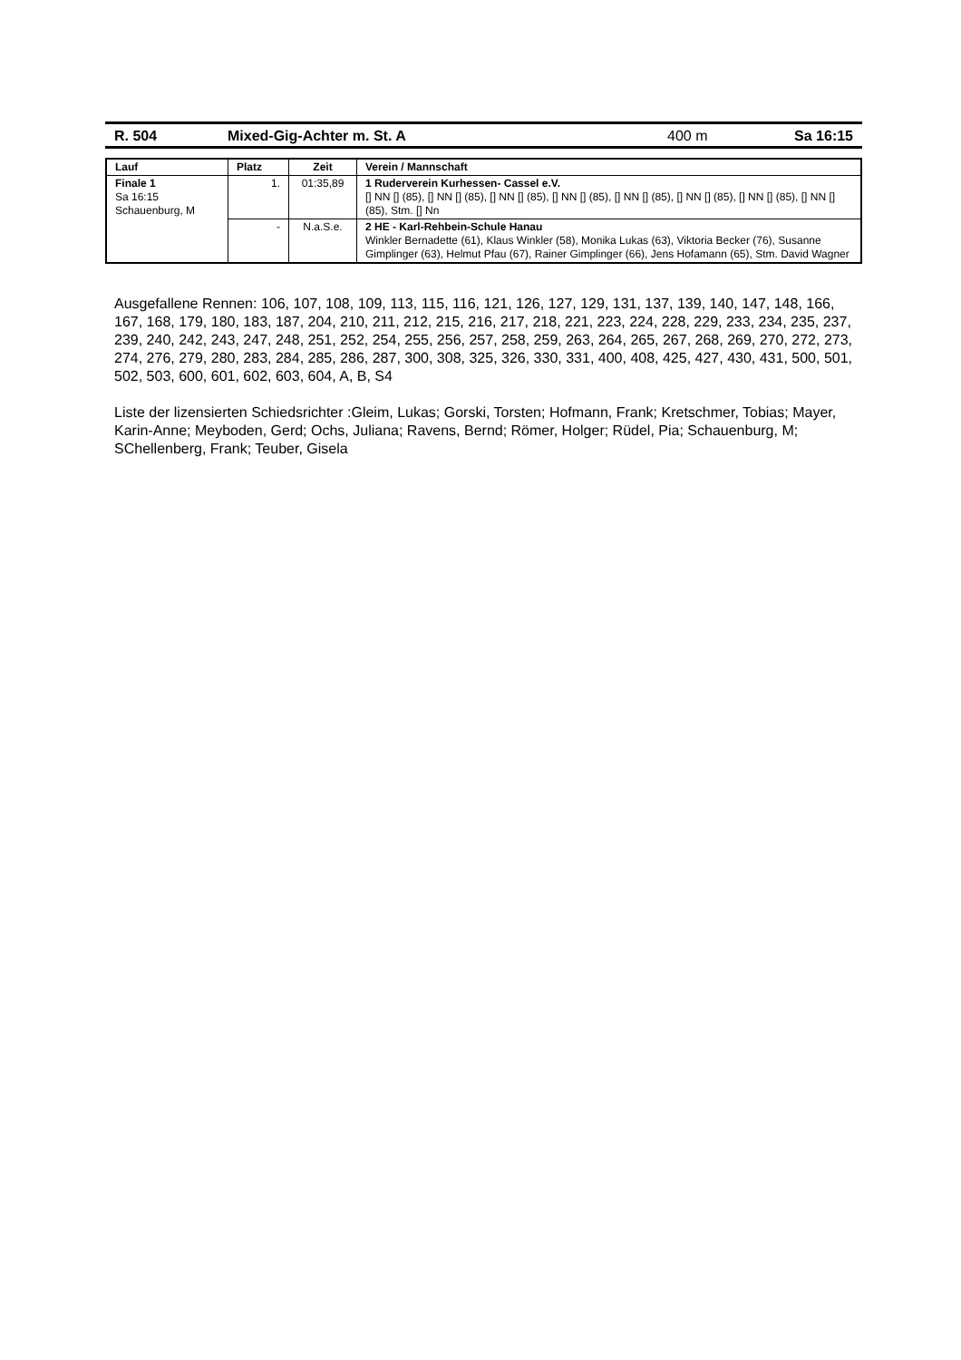R. 504 Mixed-Gig-Achter m. St. A 400 m Sa 16:15
| Lauf | Platz | Zeit | Verein / Mannschaft |
| --- | --- | --- | --- |
| Finale 1 Sa 16:15 Schauenburg, M | 1. | 01:35,89 | 1 Ruderverein Kurhessen- Cassel e.V. [] NN [] (85), [] NN [] (85), [] NN [] (85), [] NN [] (85), [] NN [] (85), [] NN [] (85), [] NN [] (85), [] NN [] (85), Stm. [] Nn |
| | - | N.a.S.e. | 2 HE - Karl-Rehbein-Schule Hanau Winkler Bernadette (61), Klaus Winkler (58), Monika Lukas (63), Viktoria Becker (76), Susanne Gimplinger (63), Helmut Pfau (67), Rainer Gimplinger (66), Jens Hofamann (65), Stm. David Wagner |
Ausgefallene Rennen: 106, 107, 108, 109, 113, 115, 116, 121, 126, 127, 129, 131, 137, 139, 140, 147, 148, 166, 167, 168, 179, 180, 183, 187, 204, 210, 211, 212, 215, 216, 217, 218, 221, 223, 224, 228, 229, 233, 234, 235, 237, 239, 240, 242, 243, 247, 248, 251, 252, 254, 255, 256, 257, 258, 259, 263, 264, 265, 267, 268, 269, 270, 272, 273, 274, 276, 279, 280, 283, 284, 285, 286, 287, 300, 308, 325, 326, 330, 331, 400, 408, 425, 427, 430, 431, 500, 501, 502, 503, 600, 601, 602, 603, 604, A, B, S4
Liste der lizensierten Schiedsrichter :Gleim, Lukas; Gorski, Torsten; Hofmann, Frank; Kretschmer, Tobias; Mayer, Karin-Anne; Meyboden, Gerd; Ochs, Juliana; Ravens, Bernd; Römer, Holger; Rüdel, Pia; Schauenburg, M; SChellenberg, Frank; Teuber, Gisela